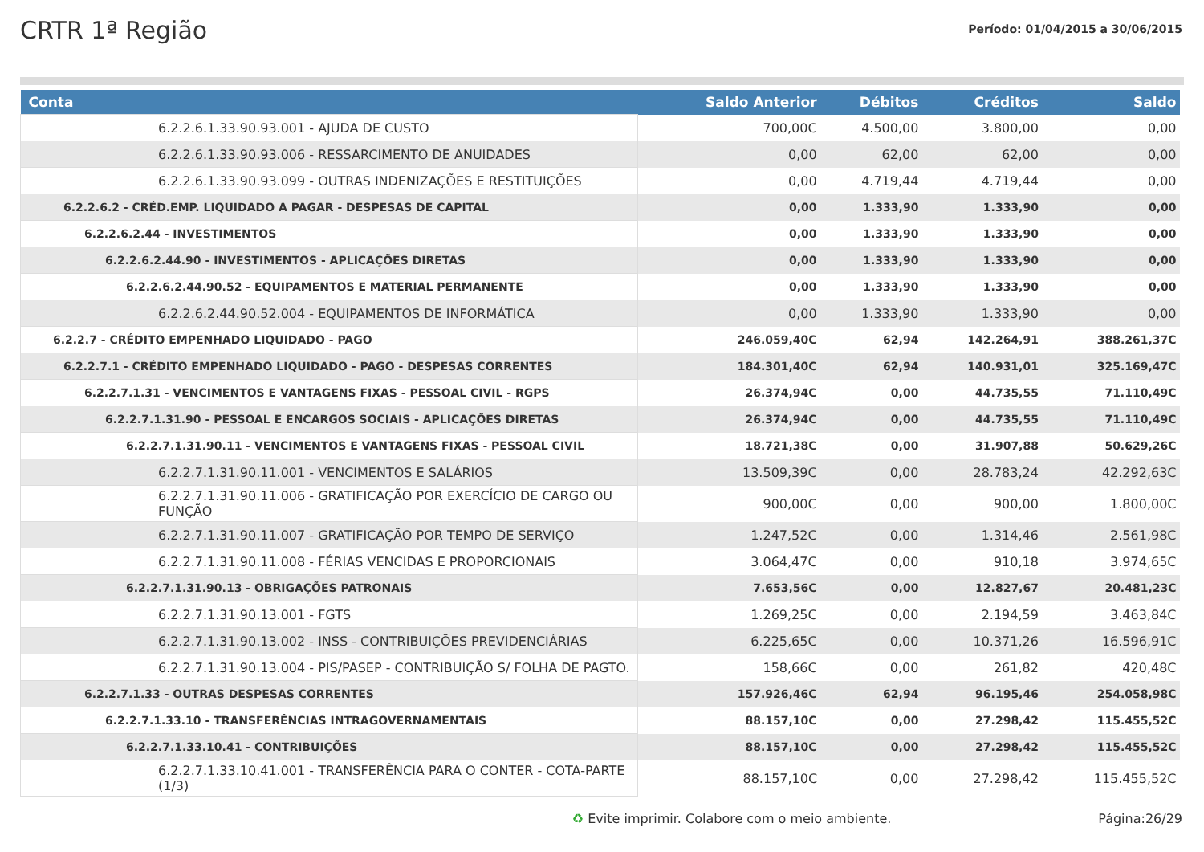CRTR 1ª Região
Período: 01/04/2015 a 30/06/2015
| Conta | Saldo Anterior | Débitos | Créditos | Saldo |
| --- | --- | --- | --- | --- |
| 6.2.2.6.1.33.90.93.001 - AJUDA DE CUSTO | 700,00C | 4.500,00 | 3.800,00 | 0,00 |
| 6.2.2.6.1.33.90.93.006 - RESSARCIMENTO DE ANUIDADES | 0,00 | 62,00 | 62,00 | 0,00 |
| 6.2.2.6.1.33.90.93.099 - OUTRAS INDENIZAÇÕES E RESTITUIÇÕES | 0,00 | 4.719,44 | 4.719,44 | 0,00 |
| 6.2.2.6.2 - CRÉD.EMP. LIQUIDADO A PAGAR - DESPESAS DE CAPITAL | 0,00 | 1.333,90 | 1.333,90 | 0,00 |
| 6.2.2.6.2.44 - INVESTIMENTOS | 0,00 | 1.333,90 | 1.333,90 | 0,00 |
| 6.2.2.6.2.44.90 - INVESTIMENTOS - APLICAÇÕES DIRETAS | 0,00 | 1.333,90 | 1.333,90 | 0,00 |
| 6.2.2.6.2.44.90.52 - EQUIPAMENTOS E MATERIAL PERMANENTE | 0,00 | 1.333,90 | 1.333,90 | 0,00 |
| 6.2.2.6.2.44.90.52.004 - EQUIPAMENTOS DE INFORMÁTICA | 0,00 | 1.333,90 | 1.333,90 | 0,00 |
| 6.2.2.7 - CRÉDITO EMPENHADO LIQUIDADO - PAGO | 246.059,40C | 62,94 | 142.264,91 | 388.261,37C |
| 6.2.2.7.1 - CRÉDITO EMPENHADO LIQUIDADO - PAGO - DESPESAS CORRENTES | 184.301,40C | 62,94 | 140.931,01 | 325.169,47C |
| 6.2.2.7.1.31 - VENCIMENTOS E VANTAGENS FIXAS - PESSOAL CIVIL - RGPS | 26.374,94C | 0,00 | 44.735,55 | 71.110,49C |
| 6.2.2.7.1.31.90 - PESSOAL E ENCARGOS SOCIAIS - APLICAÇÕES DIRETAS | 26.374,94C | 0,00 | 44.735,55 | 71.110,49C |
| 6.2.2.7.1.31.90.11 - VENCIMENTOS E VANTAGENS FIXAS - PESSOAL CIVIL | 18.721,38C | 0,00 | 31.907,88 | 50.629,26C |
| 6.2.2.7.1.31.90.11.001 - VENCIMENTOS E SALÁRIOS | 13.509,39C | 0,00 | 28.783,24 | 42.292,63C |
| 6.2.2.7.1.31.90.11.006 - GRATIFICAÇÃO POR EXERCÍCIO DE CARGO OU FUNÇÃO | 900,00C | 0,00 | 900,00 | 1.800,00C |
| 6.2.2.7.1.31.90.11.007 - GRATIFICAÇÃO POR TEMPO DE SERVIÇO | 1.247,52C | 0,00 | 1.314,46 | 2.561,98C |
| 6.2.2.7.1.31.90.11.008 - FÉRIAS VENCIDAS E PROPORCIONAIS | 3.064,47C | 0,00 | 910,18 | 3.974,65C |
| 6.2.2.7.1.31.90.13 - OBRIGAÇÕES PATRONAIS | 7.653,56C | 0,00 | 12.827,67 | 20.481,23C |
| 6.2.2.7.1.31.90.13.001 - FGTS | 1.269,25C | 0,00 | 2.194,59 | 3.463,84C |
| 6.2.2.7.1.31.90.13.002 - INSS - CONTRIBUIÇÕES PREVIDENCIÁRIAS | 6.225,65C | 0,00 | 10.371,26 | 16.596,91C |
| 6.2.2.7.1.31.90.13.004 - PIS/PASEP - CONTRIBUIÇÃO S/ FOLHA DE PAGTO. | 158,66C | 0,00 | 261,82 | 420,48C |
| 6.2.2.7.1.33 - OUTRAS DESPESAS CORRENTES | 157.926,46C | 62,94 | 96.195,46 | 254.058,98C |
| 6.2.2.7.1.33.10 - TRANSFERÊNCIAS INTRAGOVERNAMENTAIS | 88.157,10C | 0,00 | 27.298,42 | 115.455,52C |
| 6.2.2.7.1.33.10.41 - CONTRIBUIÇÕES | 88.157,10C | 0,00 | 27.298,42 | 115.455,52C |
| 6.2.2.7.1.33.10.41.001 - TRANSFERÊNCIA PARA O CONTER - COTA-PARTE (1/3) | 88.157,10C | 0,00 | 27.298,42 | 115.455,52C |
♻ Evite imprimir. Colabore com o meio ambiente. Página:26/29